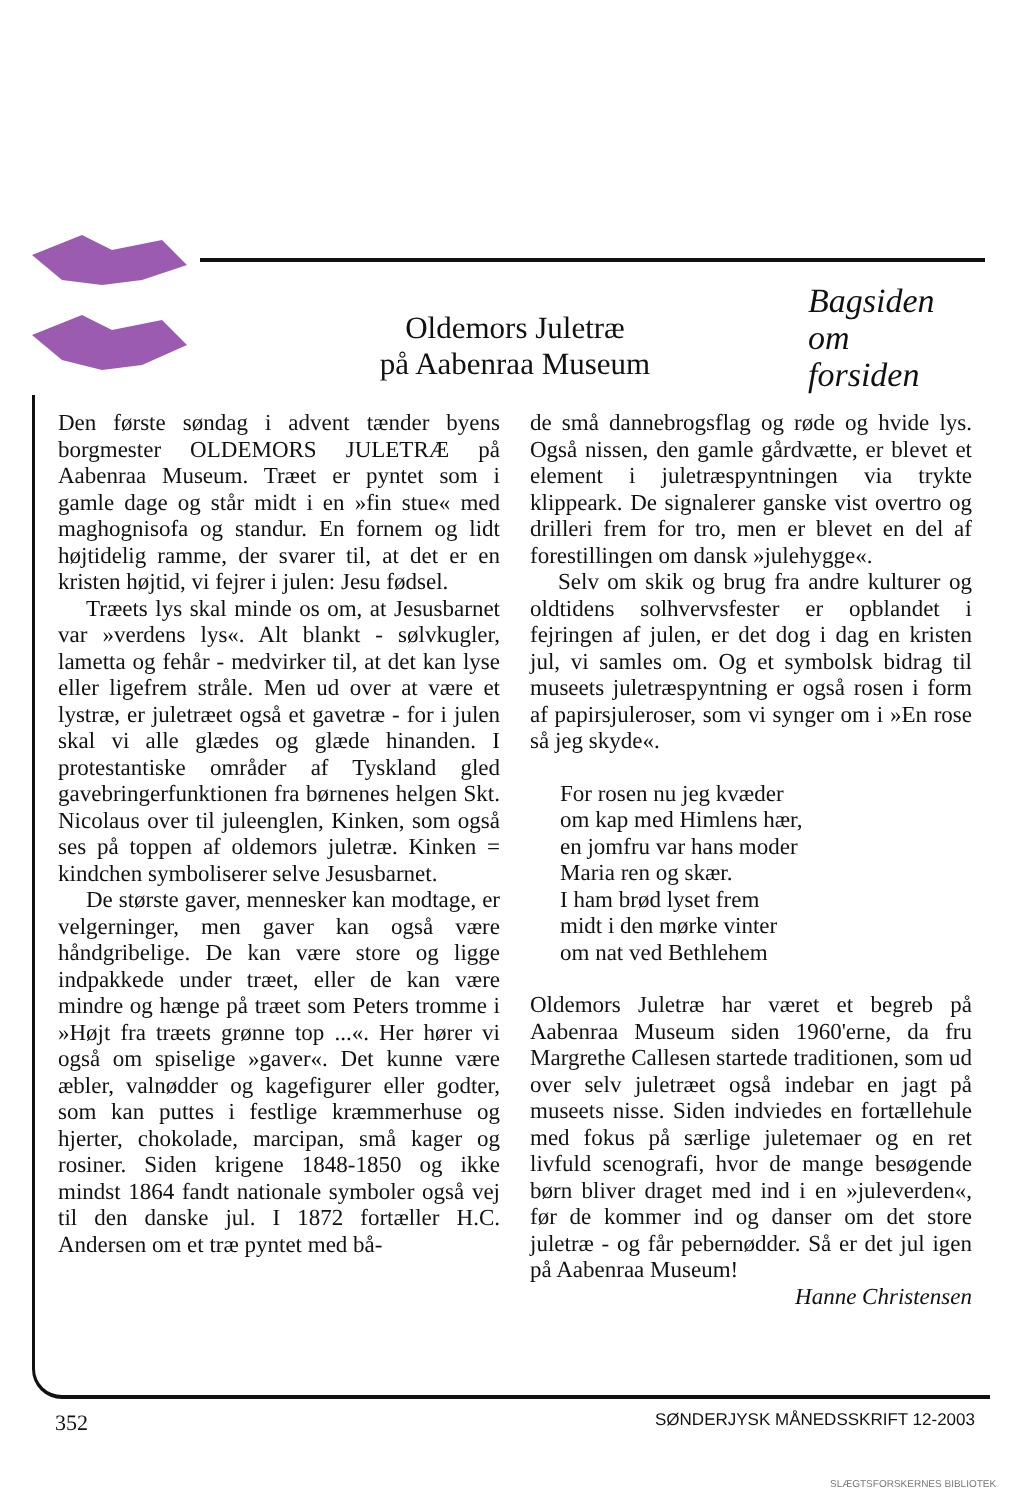Oldemors Juletræ
på Aabenraa Museum
Bagsiden
om
forsiden
Den første søndag i advent tænder byens borgmester OLDEMORS JULETRÆ på Aabenraa Museum. Træet er pyntet som i gamle dage og står midt i en »fin stue« med maghognisofa og standur. En fornem og lidt højtidelig ramme, der svarer til, at det er en kristen højtid, vi fejrer i julen: Jesu fødsel.
Træets lys skal minde os om, at Jesusbarnet var »verdens lys«. Alt blankt - sølvkugler, lametta og fehår - medvirker til, at det kan lyse eller ligefrem stråle. Men ud over at være et lystræ, er juletræet også et gavetræ - for i julen skal vi alle glædes og glæde hinanden. I protestantiske områder af Tyskland gled gavebringerfunktionen fra børnenes helgen Skt. Nicolaus over til juleenglen, Kinken, som også ses på toppen af oldemors juletræ. Kinken = kindchen symboliserer selve Jesusbarnet.
De største gaver, mennesker kan modtage, er velgerninger, men gaver kan også være håndgribelige. De kan være store og ligge indpakkede under træet, eller de kan være mindre og hænge på træet som Peters tromme i »Højt fra træets grønne top ...«. Her hører vi også om spiselige »gaver«. Det kunne være æbler, valnødder og kagefigurer eller godter, som kan puttes i festlige kræmmerhuse og hjerter, chokolade, marcipan, små kager og rosiner. Siden krigene 1848-1850 og ikke mindst 1864 fandt nationale symboler også vej til den danske jul. I 1872 fortæller H.C. Andersen om et træ pyntet med bå-
de små dannebrogsflag og røde og hvide lys. Også nissen, den gamle gårdvætte, er blevet et element i juletræspyntningen via trykte klippeark. De signalerer ganske vist overtro og drilleri frem for tro, men er blevet en del af forestillingen om dansk »julehygge«.
Selv om skik og brug fra andre kulturer og oldtidens solhvervsfester er opblandet i fejringen af julen, er det dog i dag en kristen jul, vi samles om. Og et symbolsk bidrag til museets juletræspyntning er også rosen i form af papirsjuleroser, som vi synger om i »En rose så jeg skyde«.
For rosen nu jeg kvæder
om kap med Himlens hær,
en jomfru var hans moder
Maria ren og skær.
I ham brød lyset frem
midt i den mørke vinter
om nat ved Bethlehem
Oldemors Juletræ har været et begreb på Aabenraa Museum siden 1960'erne, da fru Margrethe Callesen startede traditionen, som ud over selv juletræet også indebar en jagt på museets nisse. Siden indviedes en fortællehule med fokus på særlige juletemaer og en ret livfuld scenografi, hvor de mange besøgende børn bliver draget med ind i en »juleverden«, før de kommer ind og danser om det store juletræ - og får pebernødder. Så er det jul igen på Aabenraa Museum!
Hanne Christensen
352 SØNDERJYSK MÅNEDSSKRIFT 12-2003
SLÆGTSFORSKERNES BIBLIOTEK